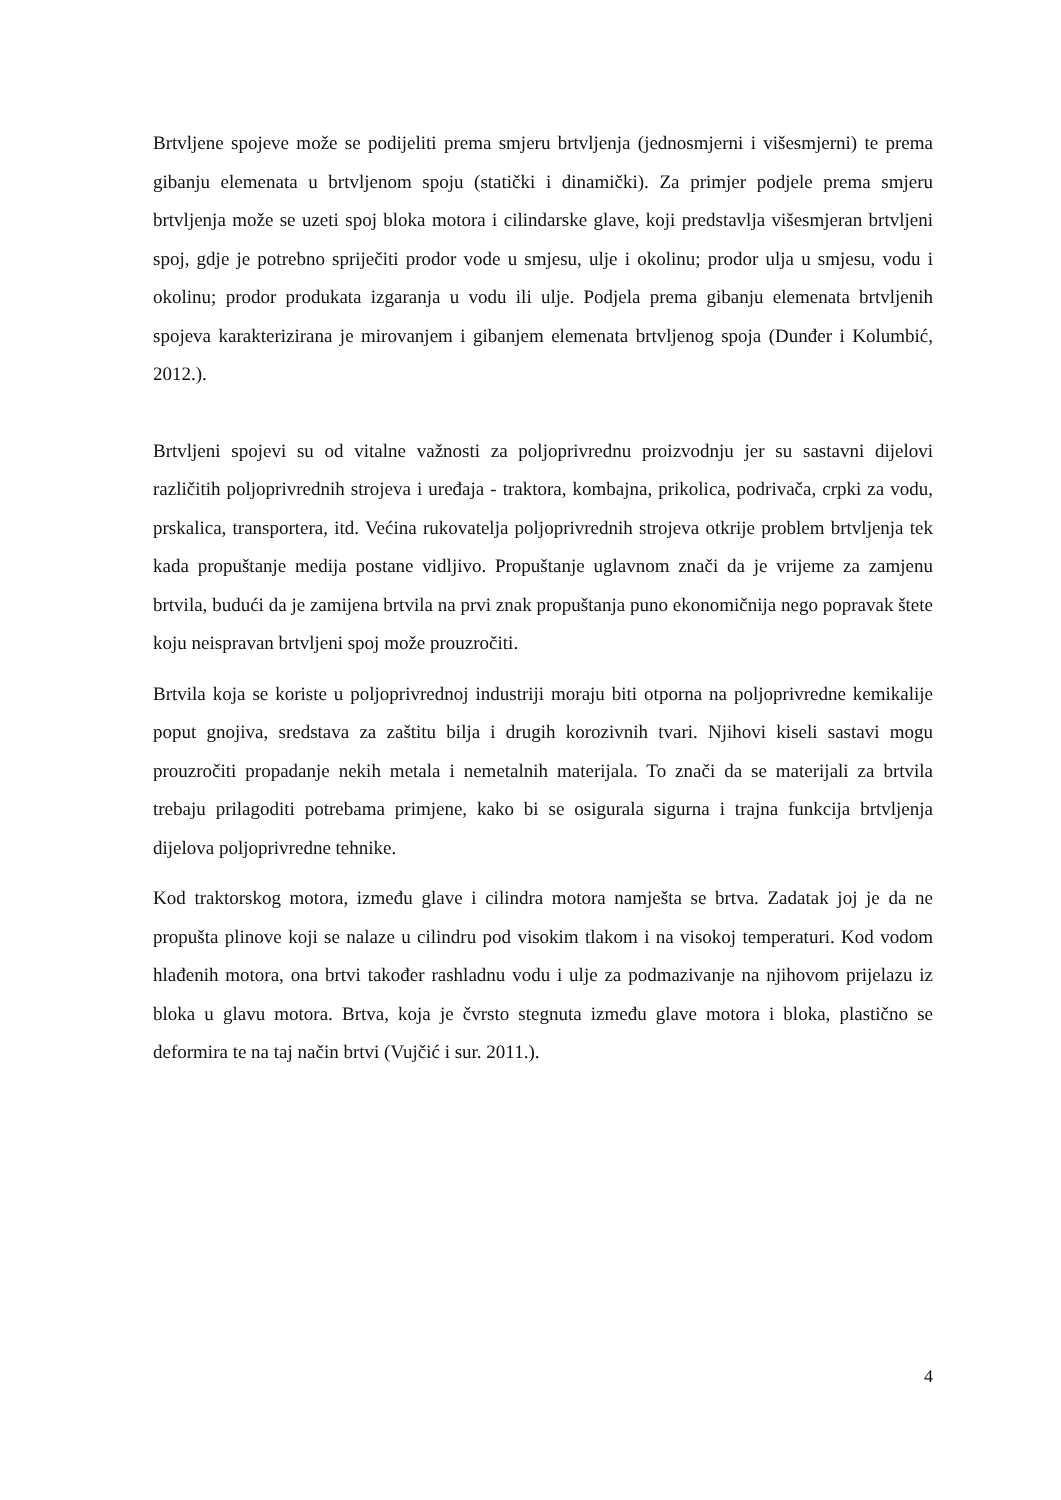Brtvljene spojeve može se podijeliti prema smjeru brtvljenja (jednosmjerni i višesmjerni) te prema gibanju elemenata u brtvljenom spoju (statički i dinamički). Za primjer podjele prema smjeru brtvljenja može se uzeti spoj bloka motora i cilindarske glave, koji predstavlja višesmjeran brtvljeni spoj, gdje je potrebno spriječiti prodor vode u smjesu, ulje i okolinu; prodor ulja u smjesu, vodu i okolinu; prodor produkata izgaranja u vodu ili ulje. Podjela prema gibanju elemenata brtvljenih spojeva karakterizirana je mirovanjem i gibanjem elemenata brtvljenog spoja (Dunđer i Kolumbić, 2012.).
Brtvljeni spojevi su od vitalne važnosti za poljoprivrednu proizvodnju jer su sastavni dijelovi različitih poljoprivrednih strojeva i uređaja - traktora, kombajna, prikolica, podrivača, crpki za vodu, prskalica, transportera, itd. Većina rukovatelja poljoprivrednih strojeva otkrije problem brtvljenja tek kada propuštanje medija postane vidljivo. Propuštanje uglavnom znači da je vrijeme za zamjenu brtvila, budući da je zamijena brtvila na prvi znak propuštanja puno ekonomičnija nego popravak štete koju neispravan brtvljeni spoj može prouzročiti.
Brtvila koja se koriste u poljoprivrednoj industriji moraju biti otporna na poljoprivredne kemikalije poput gnojiva, sredstava za zaštitu bilja i drugih korozivnih tvari. Njihovi kiseli sastavi mogu prouzročiti propadanje nekih metala i nemetalnih materijala. To znači da se materijali za brtvila trebaju prilagoditi potrebama primjene, kako bi se osigurala sigurna i trajna funkcija brtvljenja dijelova poljoprivredne tehnike.
Kod traktorskog motora, između glave i cilindra motora namješta se brtva. Zadatak joj je da ne propušta plinove koji se nalaze u cilindru pod visokim tlakom i na visokoj temperaturi. Kod vodom hlađenih motora, ona brtvi također rashladnu vodu i ulje za podmazivanje na njihovom prijelazu iz bloka u glavu motora. Brtva, koja je čvrsto stegnuta između glave motora i bloka, plastično se deformira te na taj način brtvi (Vujčić i sur. 2011.).
4